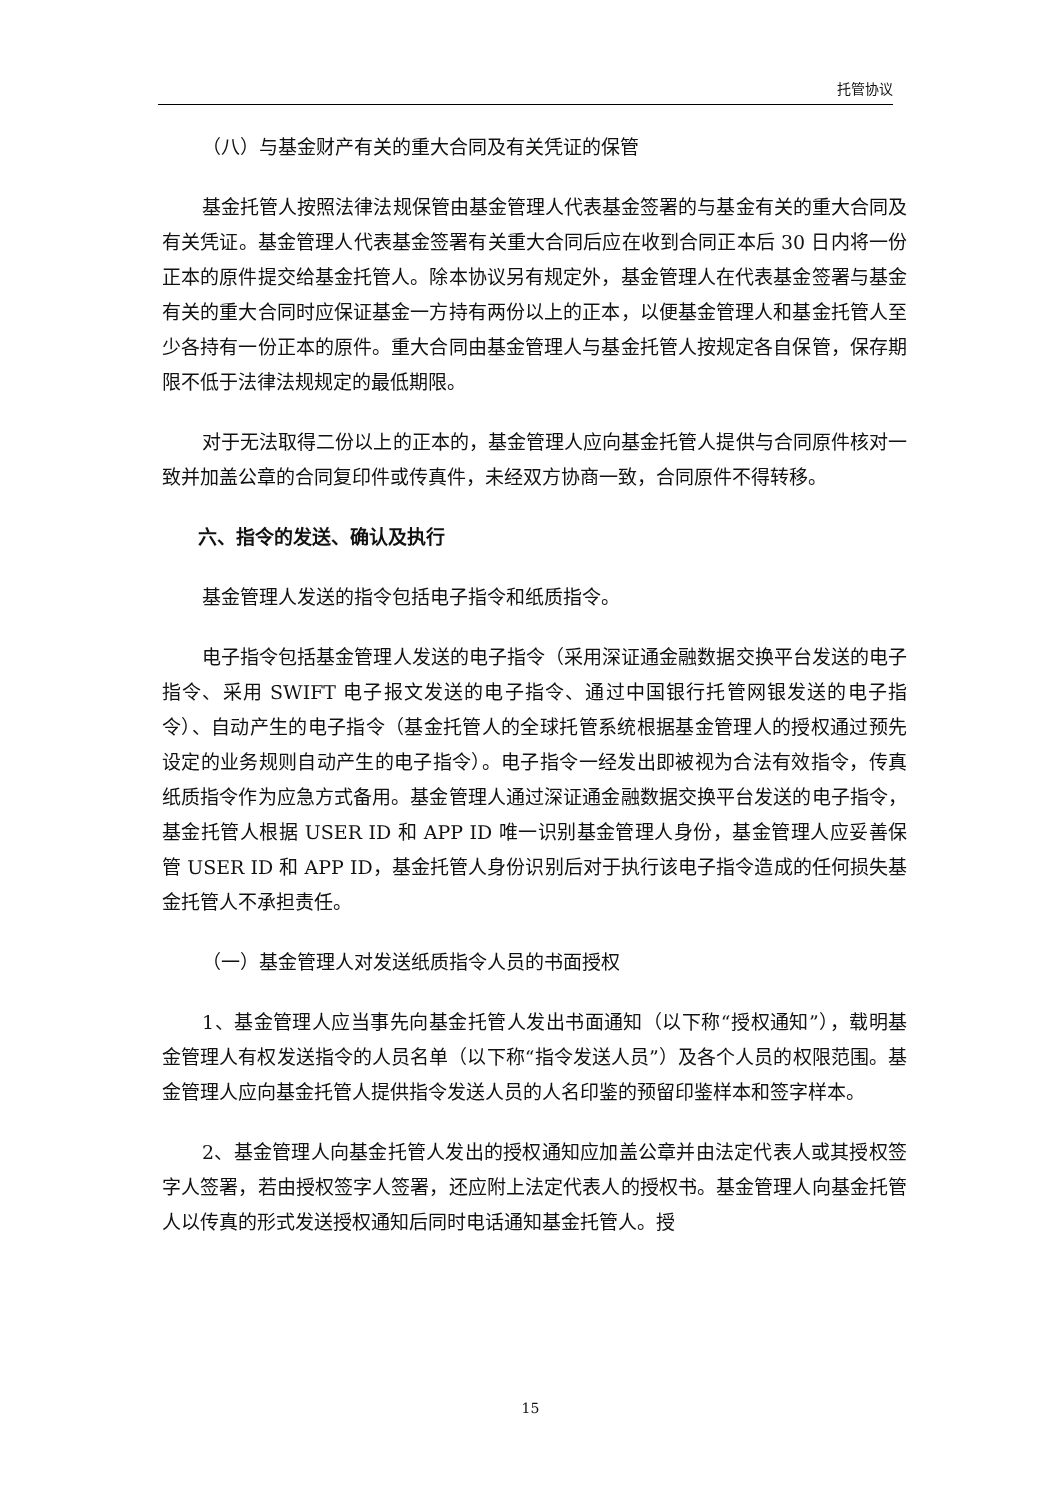托管协议
（八）与基金财产有关的重大合同及有关凭证的保管
基金托管人按照法律法规保管由基金管理人代表基金签署的与基金有关的重大合同及有关凭证。基金管理人代表基金签署有关重大合同后应在收到合同正本后 30 日内将一份正本的原件提交给基金托管人。除本协议另有规定外，基金管理人在代表基金签署与基金有关的重大合同时应保证基金一方持有两份以上的正本，以便基金管理人和基金托管人至少各持有一份正本的原件。重大合同由基金管理人与基金托管人按规定各自保管，保存期限不低于法律法规规定的最低期限。
对于无法取得二份以上的正本的，基金管理人应向基金托管人提供与合同原件核对一致并加盖公章的合同复印件或传真件，未经双方协商一致，合同原件不得转移。
六、指令的发送、确认及执行
基金管理人发送的指令包括电子指令和纸质指令。
电子指令包括基金管理人发送的电子指令（采用深证通金融数据交换平台发送的电子指令、采用 SWIFT 电子报文发送的电子指令、通过中国银行托管网银发送的电子指令）、自动产生的电子指令（基金托管人的全球托管系统根据基金管理人的授权通过预先设定的业务规则自动产生的电子指令）。电子指令一经发出即被视为合法有效指令，传真纸质指令作为应急方式备用。基金管理人通过深证通金融数据交换平台发送的电子指令，基金托管人根据 USER ID 和 APP ID 唯一识别基金管理人身份，基金管理人应妥善保管 USER ID 和 APP ID，基金托管人身份识别后对于执行该电子指令造成的任何损失基金托管人不承担责任。
（一）基金管理人对发送纸质指令人员的书面授权
1、基金管理人应当事先向基金托管人发出书面通知（以下称“授权通知”），载明基金管理人有权发送指令的人员名单（以下称“指令发送人员”）及各个人员的权限范围。基金管理人应向基金托管人提供指令发送人员的人名印鉴的预留印鉴样本和签字样本。
2、基金管理人向基金托管人发出的授权通知应加盖公章并由法定代表人或其授权签字人签署，若由授权签字人签署，还应附上法定代表人的授权书。基金管理人向基金托管人以传真的形式发送授权通知后同时电话通知基金托管人。授
15